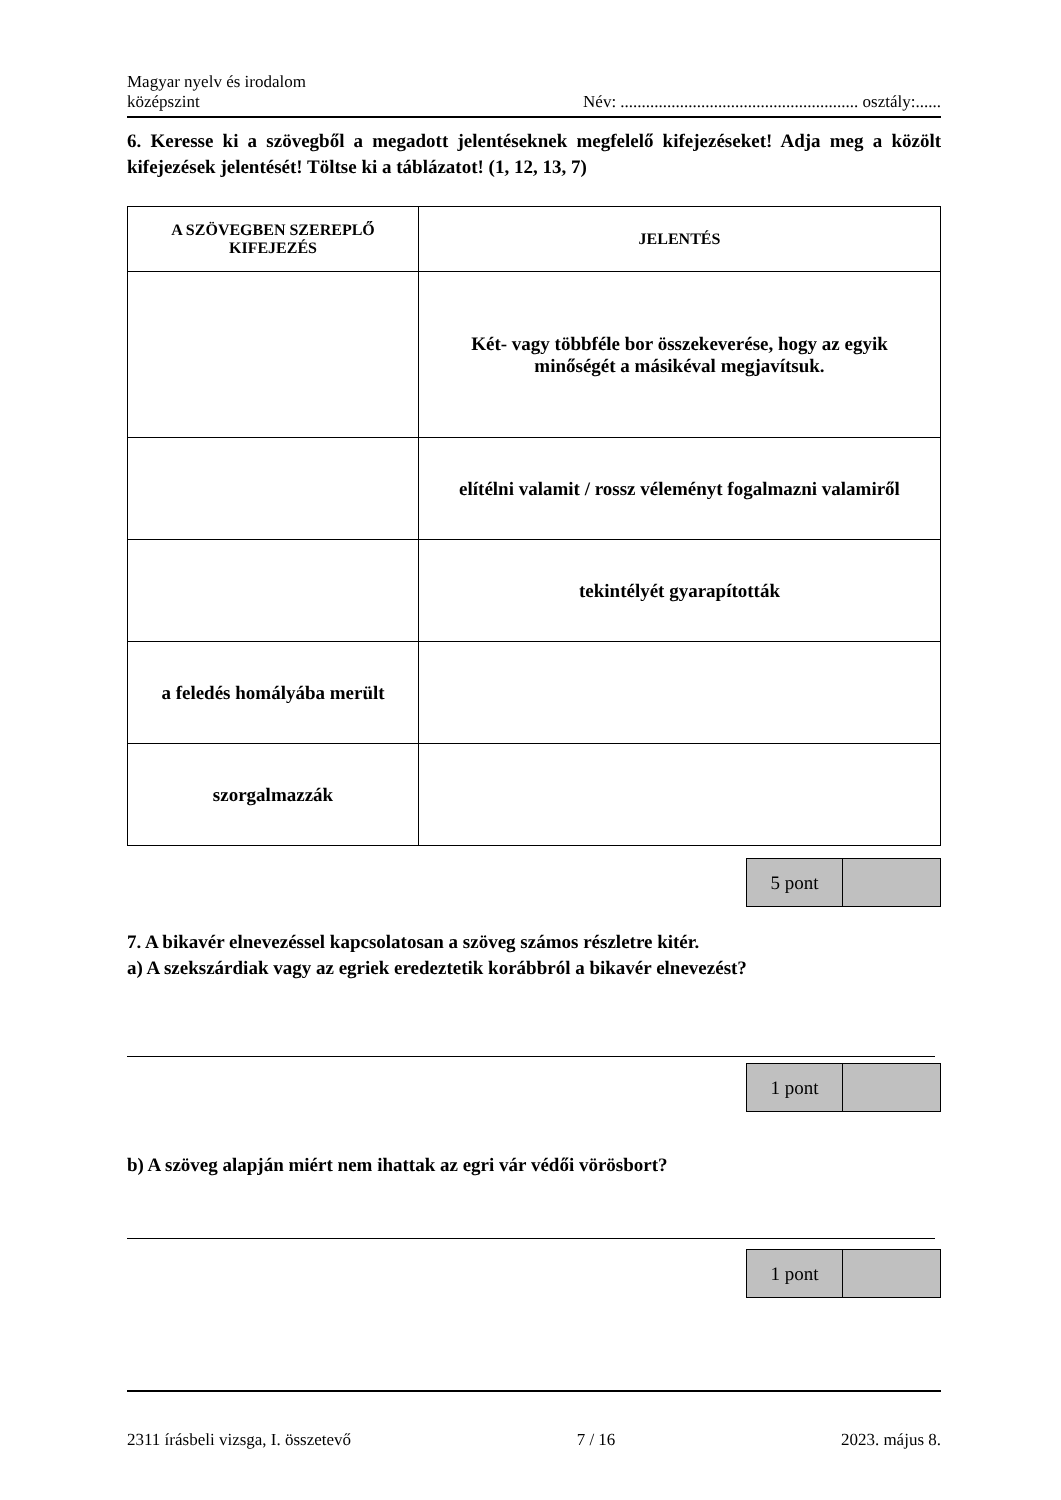Magyar nyelv és irodalom
középszint
Név: ........................................................ osztály:......
6. Keresse ki a szövegből a megadott jelentéseknek megfelelő kifejezéseket! Adja meg a közölt kifejezések jelentését! Töltse ki a táblázatot! (1, 12, 13, 7)
| A SZÖVEGBEN SZEREPLŐ KIFEJEZÉS | JELENTÉS |
| --- | --- |
| | Két- vagy többféle bor összekeverése, hogy az egyik minőségét a másikéval megjavítsuk. |
| | elítélni valamit / rossz véleményt fogalmazni valamiről |
| | tekintélyét gyarapították |
| a feledés homályába merült | |
| szorgalmazzák | |
| 5 pont | |
7. A bikavér elnevezéssel kapcsolatosan a szöveg számos részletre kitér.
a) A szekszárdiak vagy az egriek eredeztetik korábbról a bikavér elnevezést?
| 1 pont | |
b) A szöveg alapján miért nem ihattak az egri vár védői vörösbort?
| 1 pont | |
2311 írásbeli vizsga, I. összetevő 7 / 16 2023. május 8.